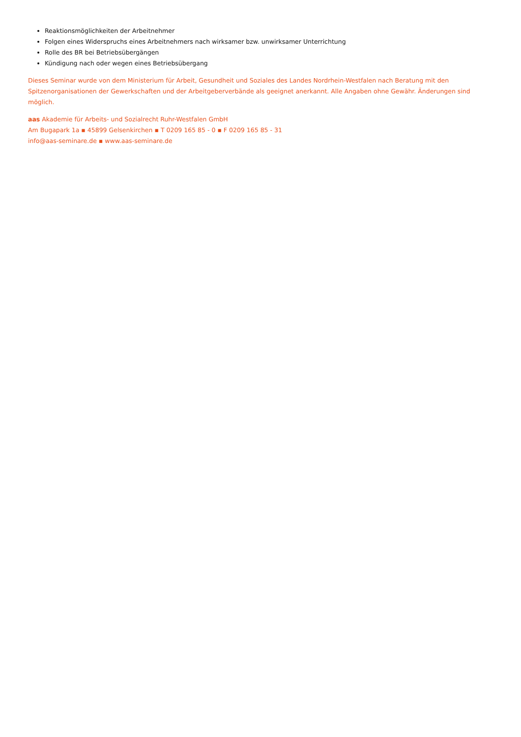Reaktionsmöglichkeiten der Arbeitnehmer
Folgen eines Widerspruchs eines Arbeitnehmers nach wirksamer bzw. unwirksamer Unterrichtung
Rolle des BR bei Betriebsübergängen
Kündigung nach oder wegen eines Betriebsübergang
Dieses Seminar wurde von dem Ministerium für Arbeit, Gesundheit und Soziales des Landes Nordrhein-Westfalen nach Beratung mit den
Spitzenorganisationen der Gewerkschaften und der Arbeitgeberverbände als geeignet anerkannt. Alle Angaben ohne Gewähr. Änderungen sind möglich.
aas Akademie für Arbeits- und Sozialrecht Ruhr-Westfalen GmbH
Am Bugapark 1a ▪ 45899 Gelsenkirchen ▪ T 0209 165 85 - 0 ▪ F 0209 165 85 - 31
info@aas-seminare.de ▪ www.aas-seminare.de